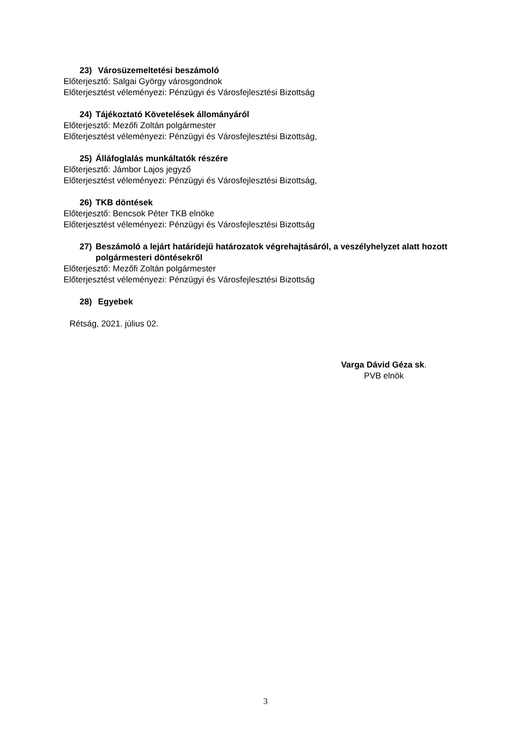23) Városüzemeltetési beszámoló
Előterjesztő: Salgai György városgondnok
Előterjesztést véleményezi: Pénzügyi és Városfejlesztési Bizottság
24) Tájékoztató Követelések állományáról
Előterjesztő: Mezőfi Zoltán polgármester
Előterjesztést véleményezi: Pénzügyi és Városfejlesztési Bizottság,
25) Álláfoglalás munkáltatók részére
Előterjesztő: Jámbor Lajos jegyző
Előterjesztést véleményezi: Pénzügyi és Városfejlesztési Bizottság,
26) TKB döntések
Előterjesztő: Bencsok Péter TKB elnöke
Előterjesztést véleményezi: Pénzügyi és Városfejlesztési Bizottság
27) Beszámoló a lejárt határidejű határozatok végrehajtásáról, a veszélyhelyzet alatt hozott polgármesteri döntésekről
Előterjesztő: Mezőfi Zoltán polgármester
Előterjesztést véleményezi: Pénzügyi és Városfejlesztési Bizottság
28) Egyebek
Rétság, 2021. július 02.
Varga Dávid Géza sk.
PVB elnök
3